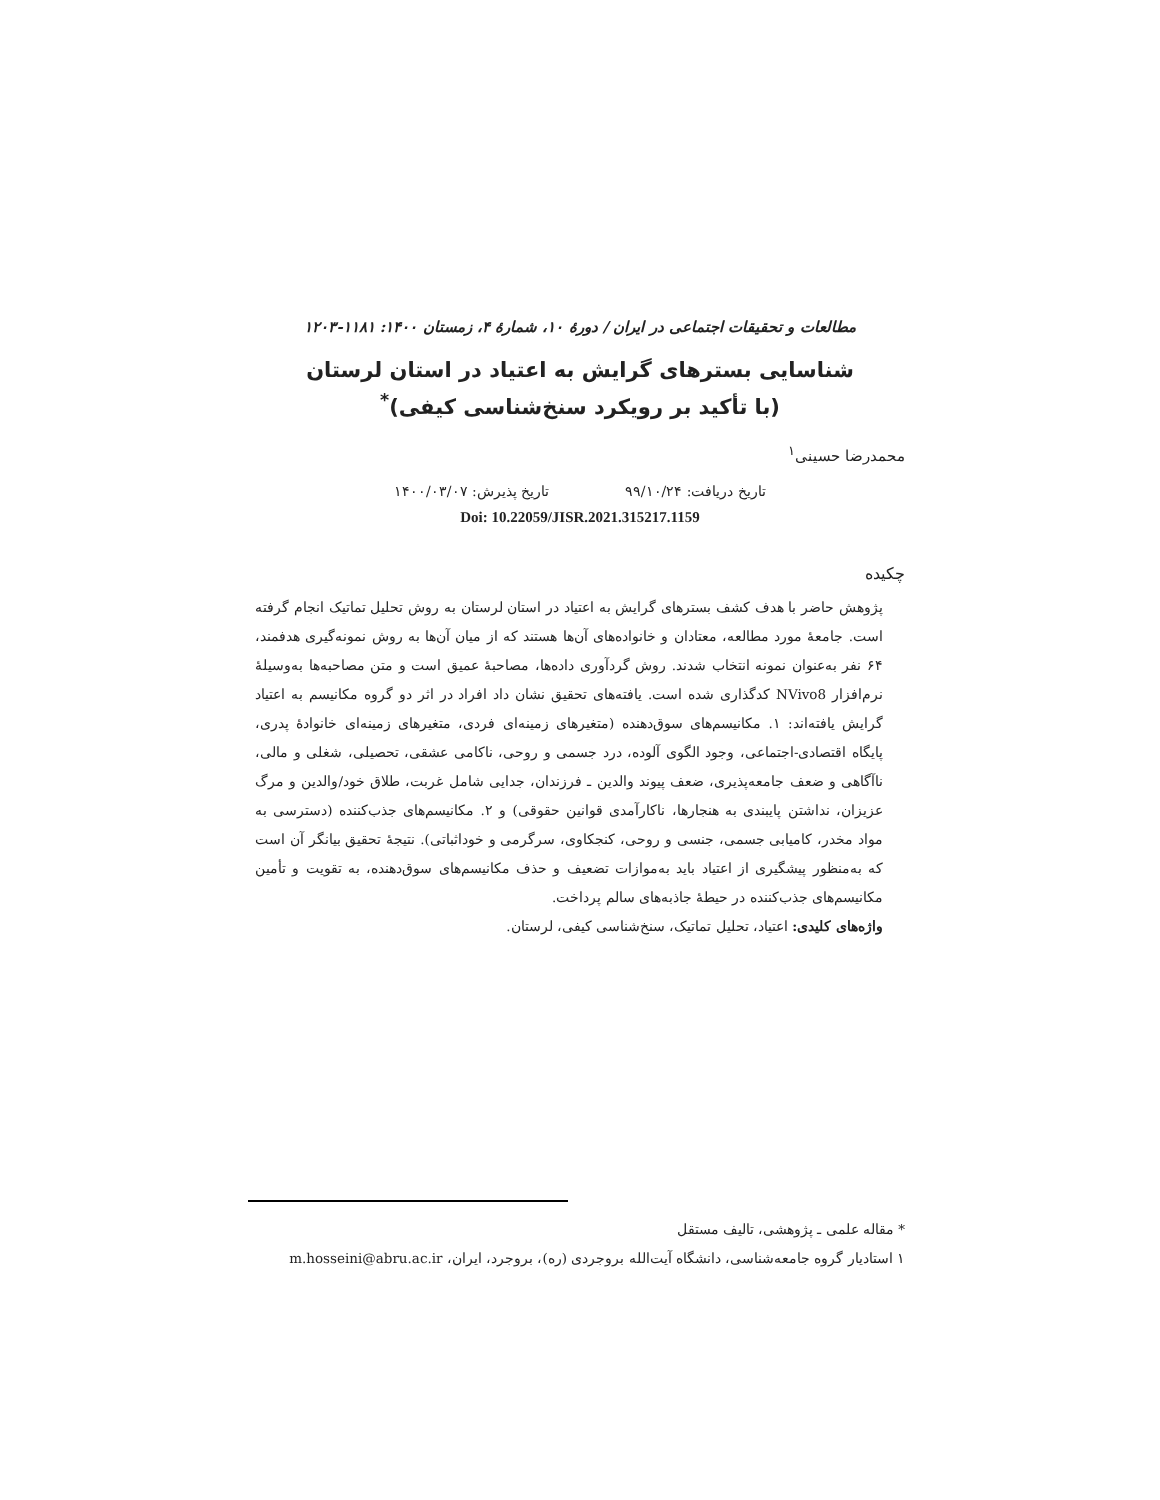مطالعات و تحقیقات اجتماعی در ایران / دورۀ ۱۰، شمارۀ ۴، زمستان ۱۴۰۰: ۱۱۸۱-۱۲۰۳
شناسایی بسترهای گرایش به اعتیاد در استان لرستان
(با تأکید بر رویکرد سنخ‌شناسی کیفی)<sup>*</sup>
محمدرضا حسینی<sup>۱</sup>
تاریخ دریافت: ۹۹/۱۰/۲۴ تاریخ پذیرش: ۱۴۰۰/۰۳/۰۷
Doi: 10.22059/JISR.2021.315217.1159
چکیده
پژوهش حاضر با هدف کشف بسترهای گرایش به اعتیاد در استان لرستان به روش تحلیل تماتیک انجام گرفته است. جامعۀ مورد مطالعه، معتادان و خانواده‌های آن‌ها هستند که از میان آن‌ها به روش نمونه‌گیری هدفمند، ۶۴ نفر به‌عنوان نمونه انتخاب شدند. روش گردآوری داده‌ها، مصاحبۀ عمیق است و متن مصاحبه‌ها به‌وسیلۀ نرم‌افزار NVivo8 کدگذاری شده است. یافته‌های تحقیق نشان داد افراد در اثر دو گروه مکانیسم به اعتیاد گرایش یافته‌اند: ۱. مکانیسم‌های سوق‌دهنده (متغیرهای زمینه‌ای فردی، متغیرهای زمینه‌ای خانوادۀ پدری، پایگاه اقتصادی-اجتماعی، وجود الگوی آلوده، درد جسمی و روحی، ناکامی عشقی، تحصیلی، شغلی و مالی، ناآگاهی و ضعف جامعه‌پذیری، ضعف پیوند والدین ـ فرزندان، جدایی شامل غربت، طلاق خود/والدین و مرگ عزیزان، نداشتن پایبندی به هنجارها، ناکارآمدی قوانین حقوقی) و ۲. مکانیسم‌های جذب‌کننده (دسترسی به مواد مخدر، کامیابی جسمی، جنسی و روحی، کنجکاوی، سرگرمی و خوداثباتی). نتیجۀ تحقیق بیانگر آن است که به‌منظور پیشگیری از اعتیاد باید به‌موازات تضعیف و حذف مکانیسم‌های سوق‌دهنده، به تقویت و تأمین مکانیسم‌های جذب‌کننده در حیطۀ جاذبه‌های سالم پرداخت.
واژه‌های کلیدی: اعتیاد، تحلیل تماتیک، سنخ‌شناسی کیفی، لرستان.
* مقاله علمی ـ پژوهشی، تالیف مستقل
۱ استادیار گروه جامعه‌شناسی، دانشگاه آیت‌الله بروجردی (ره)، بروجرد، ایران، m.hosseini@abru.ac.ir